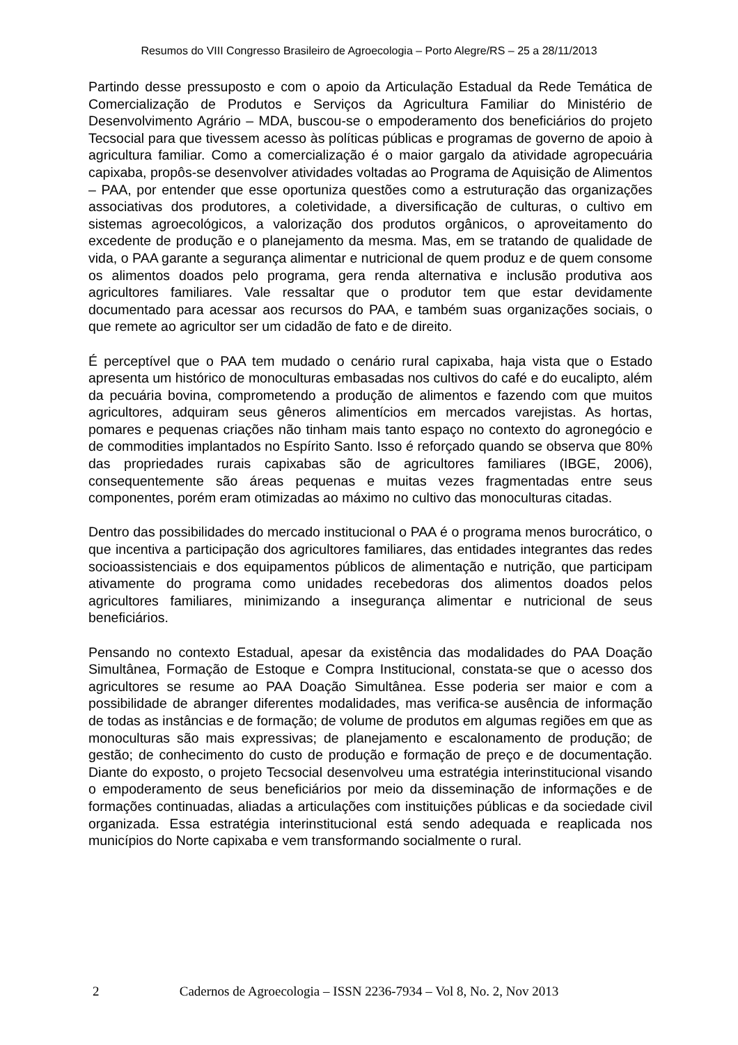Resumos do VIII Congresso Brasileiro de Agroecologia – Porto Alegre/RS – 25 a 28/11/2013
Partindo desse pressuposto e com o apoio da Articulação Estadual da Rede Temática de Comercialização de Produtos e Serviços da Agricultura Familiar do Ministério de Desenvolvimento Agrário – MDA, buscou-se o empoderamento dos beneficiários do projeto Tecsocial para que tivessem acesso às políticas públicas e programas de governo de apoio à agricultura familiar. Como a comercialização é o maior gargalo da atividade agropecuária capixaba, propôs-se desenvolver atividades voltadas ao Programa de Aquisição de Alimentos – PAA, por entender que esse oportuniza questões como a estruturação das organizações associativas dos produtores, a coletividade, a diversificação de culturas, o cultivo em sistemas agroecológicos, a valorização dos produtos orgânicos, o aproveitamento do excedente de produção e o planejamento da mesma. Mas, em se tratando de qualidade de vida, o PAA garante a segurança alimentar e nutricional de quem produz e de quem consome os alimentos doados pelo programa, gera renda alternativa e inclusão produtiva aos agricultores familiares. Vale ressaltar que o produtor tem que estar devidamente documentado para acessar aos recursos do PAA, e também suas organizações sociais, o que remete ao agricultor ser um cidadão de fato e de direito.
É perceptível que o PAA tem mudado o cenário rural capixaba, haja vista que o Estado apresenta um histórico de monoculturas embasadas nos cultivos do café e do eucalipto, além da pecuária bovina, comprometendo a produção de alimentos e fazendo com que muitos agricultores, adquiram seus gêneros alimentícios em mercados varejistas. As hortas, pomares e pequenas criações não tinham mais tanto espaço no contexto do agronegócio e de commodities implantados no Espírito Santo. Isso é reforçado quando se observa que 80% das propriedades rurais capixabas são de agricultores familiares (IBGE, 2006), consequentemente são áreas pequenas e muitas vezes fragmentadas entre seus componentes, porém eram otimizadas ao máximo no cultivo das monoculturas citadas.
Dentro das possibilidades do mercado institucional o PAA é o programa menos burocrático, o que incentiva a participação dos agricultores familiares, das entidades integrantes das redes socioassistenciais e dos equipamentos públicos de alimentação e nutrição, que participam ativamente do programa como unidades recebedoras dos alimentos doados pelos agricultores familiares, minimizando a insegurança alimentar e nutricional de seus beneficiários.
Pensando no contexto Estadual, apesar da existência das modalidades do PAA Doação Simultânea, Formação de Estoque e Compra Institucional, constata-se que o acesso dos agricultores se resume ao PAA Doação Simultânea. Esse poderia ser maior e com a possibilidade de abranger diferentes modalidades, mas verifica-se ausência de informação de todas as instâncias e de formação; de volume de produtos em algumas regiões em que as monoculturas são mais expressivas; de planejamento e escalonamento de produção; de gestão; de conhecimento do custo de produção e formação de preço e de documentação. Diante do exposto, o projeto Tecsocial desenvolveu uma estratégia interinstitucional visando o empoderamento de seus beneficiários por meio da disseminação de informações e de formações continuadas, aliadas a articulações com instituições públicas e da sociedade civil organizada. Essa estratégia interinstitucional está sendo adequada e reaplicada nos municípios do Norte capixaba e vem transformando socialmente o rural.
2 Cadernos de Agroecologia – ISSN 2236-7934 – Vol 8, No. 2, Nov 2013